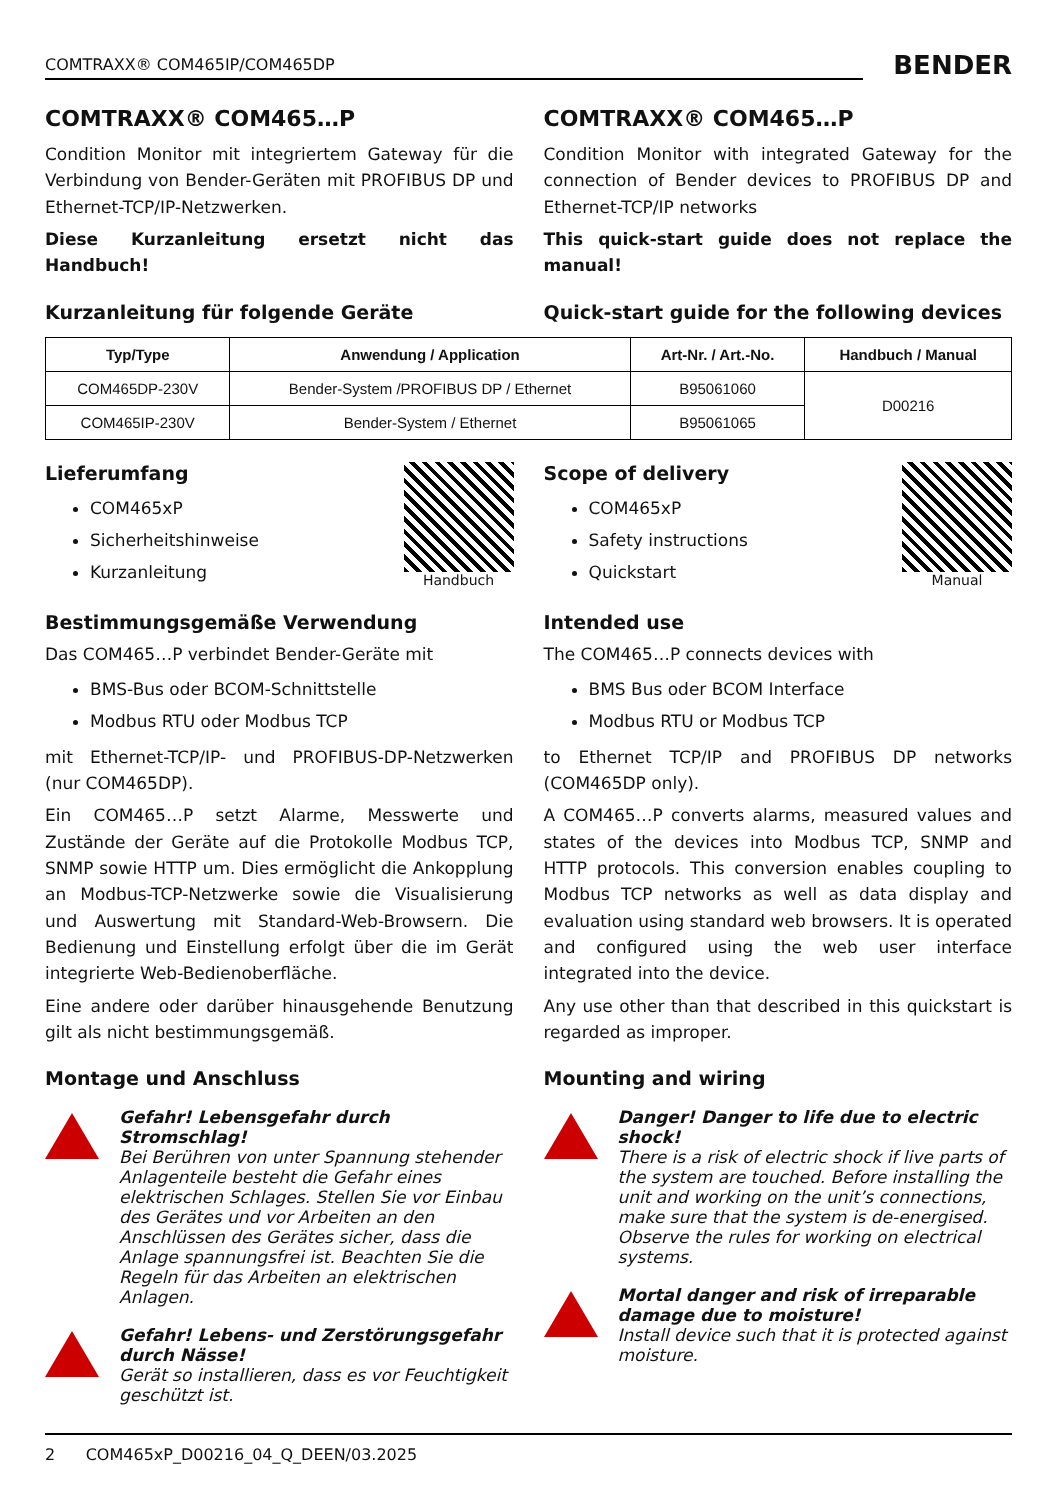COMTRAXX® COM465IP/COM465DP
BENDER
COMTRAXX® COM465…P
Condition Monitor mit integriertem Gateway für die Verbindung von Bender-Geräten mit PROFIBUS DP und Ethernet-TCP/IP-Netzwerken.
Diese Kurzanleitung ersetzt nicht das Handbuch!
Kurzanleitung für folgende Geräte
COMTRAXX® COM465…P
Condition Monitor with integrated Gateway for the connection of Bender devices to PROFIBUS DP and Ethernet-TCP/IP networks
This quick-start guide does not replace the manual!
Quick-start guide for the following devices
| Typ/Type | Anwendung / Application | Art-Nr. / Art.-No. | Handbuch / Manual |
| --- | --- | --- | --- |
| COM465DP-230V | Bender-System /PROFIBUS DP / Ethernet | B95061060 | D00216 |
| COM465IP-230V | Bender-System / Ethernet | B95061065 | |
Handbuch
Lieferumfang
COM465xP
Sicherheitshinweise
Kurzanleitung
Bestimmungsgemäße Verwendung
Das COM465…P verbindet Bender-Geräte mit
BMS-Bus oder BCOM-Schnittstelle
Modbus RTU oder Modbus TCP
mit Ethernet-TCP/IP- und PROFIBUS-DP-Netzwerken (nur COM465DP).
Ein COM465…P setzt Alarme, Messwerte und Zustände der Geräte auf die Protokolle Modbus TCP, SNMP sowie HTTP um. Dies ermöglicht die Ankopplung an Modbus-TCP-Netzwerke sowie die Visualisierung und Auswertung mit Standard-Web-Browsern. Die Bedienung und Einstellung erfolgt über die im Gerät integrierte Web-Bedienoberfläche.
Eine andere oder darüber hinausgehende Benutzung gilt als nicht bestimmungsgemäß.
Montage und Anschluss
Gefahr! Lebensgefahr durch Stromschlag!
Bei Berühren von unter Spannung stehender Anlagenteile besteht die Gefahr eines elektrischen Schlages. Stellen Sie vor Einbau des Gerätes und vor Arbeiten an den Anschlüssen des Gerätes sicher, dass die Anlage spannungsfrei ist. Beachten Sie die Regeln für das Arbeiten an elektrischen Anlagen.
Gefahr! Lebens- und Zerstörungsgefahr durch Nässe!
Gerät so installieren, dass es vor Feuchtigkeit geschützt ist.
Manual
Scope of delivery
COM465xP
Safety instructions
Quickstart
Intended use
The COM465…P connects devices with
BMS Bus oder BCOM Interface
Modbus RTU or Modbus TCP
to Ethernet TCP/IP and PROFIBUS DP networks (COM465DP only).
A COM465…P converts alarms, measured values and states of the devices into Modbus TCP, SNMP and HTTP protocols. This conversion enables coupling to Modbus TCP networks as well as data display and evaluation using standard web browsers. It is operated and configured using the web user interface integrated into the device.
Any use other than that described in this quickstart is regarded as improper.
Mounting and wiring
Danger! Danger to life due to electric shock!
There is a risk of electric shock if live parts of the system are touched. Before installing the unit and working on the unit’s connections, make sure that the system is de-energised. Observe the rules for working on electrical systems.
Mortal danger and risk of irreparable damage due to moisture!
Install device such that it is protected against moisture.
2 COM465xP_D00216_04_Q_DEEN/03.2025